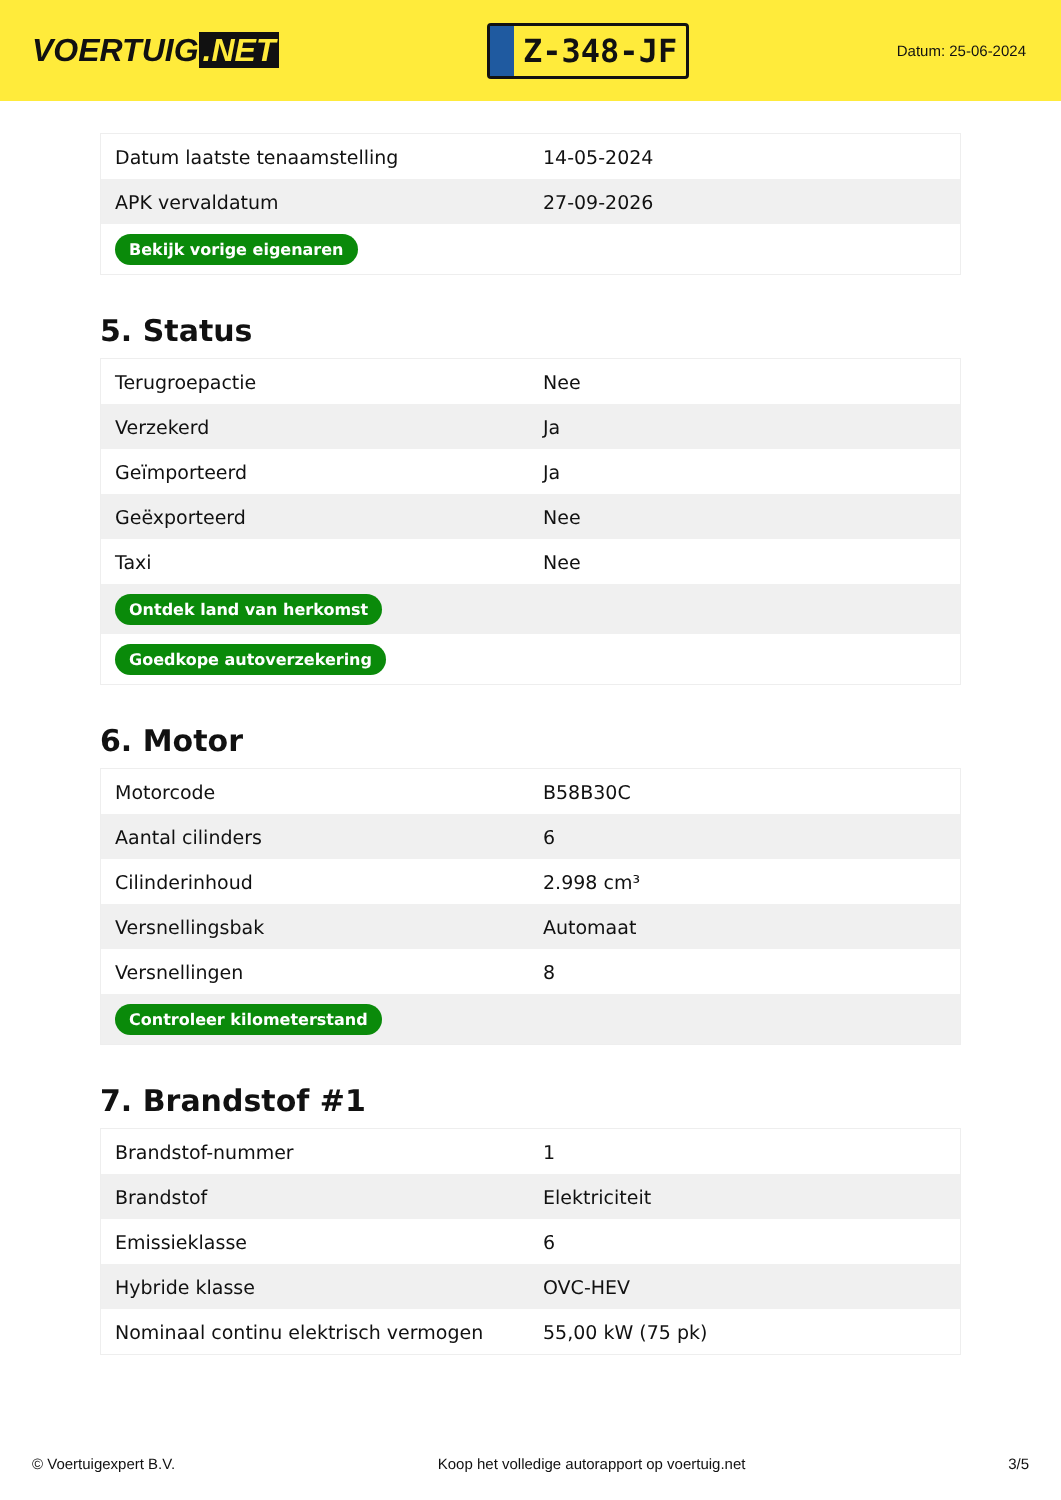VOERTUIG.NET
Z-348-JF
Datum: 25-06-2024
| Datum laatste tenaamstelling | 14-05-2024 |
| APK vervaldatum | 27-09-2026 |
| Bekijk vorige eigenaren | |
5. Status
| Terugroepactie | Nee |
| Verzekerd | Ja |
| Geïmporteerd | Ja |
| Geëxporteerd | Nee |
| Taxi | Nee |
| Ontdek land van herkomst | |
| Goedkope autoverzekering | |
6. Motor
| Motorcode | B58B30C |
| Aantal cilinders | 6 |
| Cilinderinhoud | 2.998 cm³ |
| Versnellingsbak | Automaat |
| Versnellingen | 8 |
| Controleer kilometerstand | |
7. Brandstof #1
| Brandstof-nummer | 1 |
| Brandstof | Elektriciteit |
| Emissieklasse | 6 |
| Hybride klasse | OVC-HEV |
| Nominaal continu elektrisch vermogen | 55,00 kW (75 pk) |
© Voertuigexpert B.V. Koop het volledige autorapport op voertuig.net 3/5